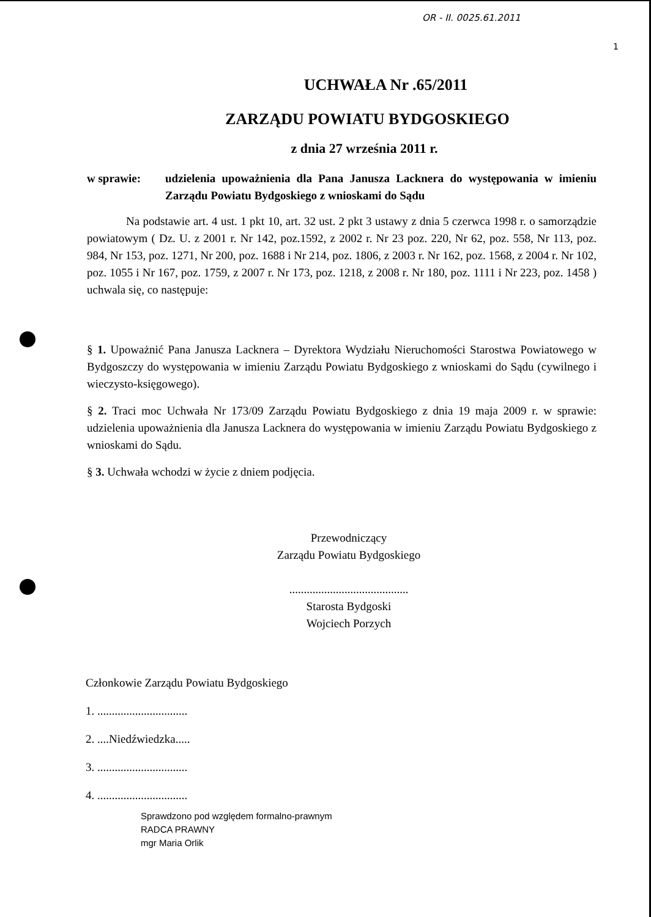OR - II. 0025.61.2011
1
UCHWAŁA Nr .65/2011
ZARZĄDU POWIATU BYDGOSKIEGO
z dnia 27 września 2011 r.
w sprawie: udzielenia upoważnienia dla Pana Janusza Lacknera do występowania w imieniu Zarządu Powiatu Bydgoskiego z wnioskami do Sądu
Na podstawie art. 4 ust. 1 pkt 10, art. 32 ust. 2 pkt 3 ustawy z dnia 5 czerwca 1998 r. o samorządzie powiatowym ( Dz. U. z 2001 r. Nr 142, poz.1592, z 2002 r. Nr 23 poz. 220, Nr 62, poz. 558, Nr 113, poz. 984, Nr 153, poz. 1271, Nr 200, poz. 1688 i Nr 214, poz. 1806, z 2003 r. Nr 162, poz. 1568, z 2004 r. Nr 102, poz. 1055 i Nr 167, poz. 1759, z 2007 r. Nr 173, poz. 1218, z 2008 r. Nr 180, poz. 1111 i Nr 223, poz. 1458 ) uchwala się, co następuje:
§ 1. Upoważnić Pana Janusza Lacknera – Dyrektora Wydziału Nieruchomości Starostwa Powiatowego w Bydgoszczy do występowania w imieniu Zarządu Powiatu Bydgoskiego z wnioskami do Sądu (cywilnego i wieczysto-księgowego).
§ 2. Traci moc Uchwała Nr 173/09 Zarządu Powiatu Bydgoskiego z dnia 19 maja 2009 r. w sprawie: udzielenia upoważnienia dla Janusza Lacknera do występowania w imieniu Zarządu Powiatu Bydgoskiego z wnioskami do Sądu.
§ 3. Uchwała wchodzi w życie z dniem podjęcia.
Przewodniczący
Zarządu Powiatu Bydgoskiego
.........................................
Starosta Bydgoski
Wojciech Porzych
Członkowie Zarządu Powiatu Bydgoskiego
1. ...............................
2. ....Niedźwiedzka.....
3. ...............................
4. ...............................
Sprawdzono pod względem formalno-prawnym
RADCA PRAWNY
mgr Maria Orlik